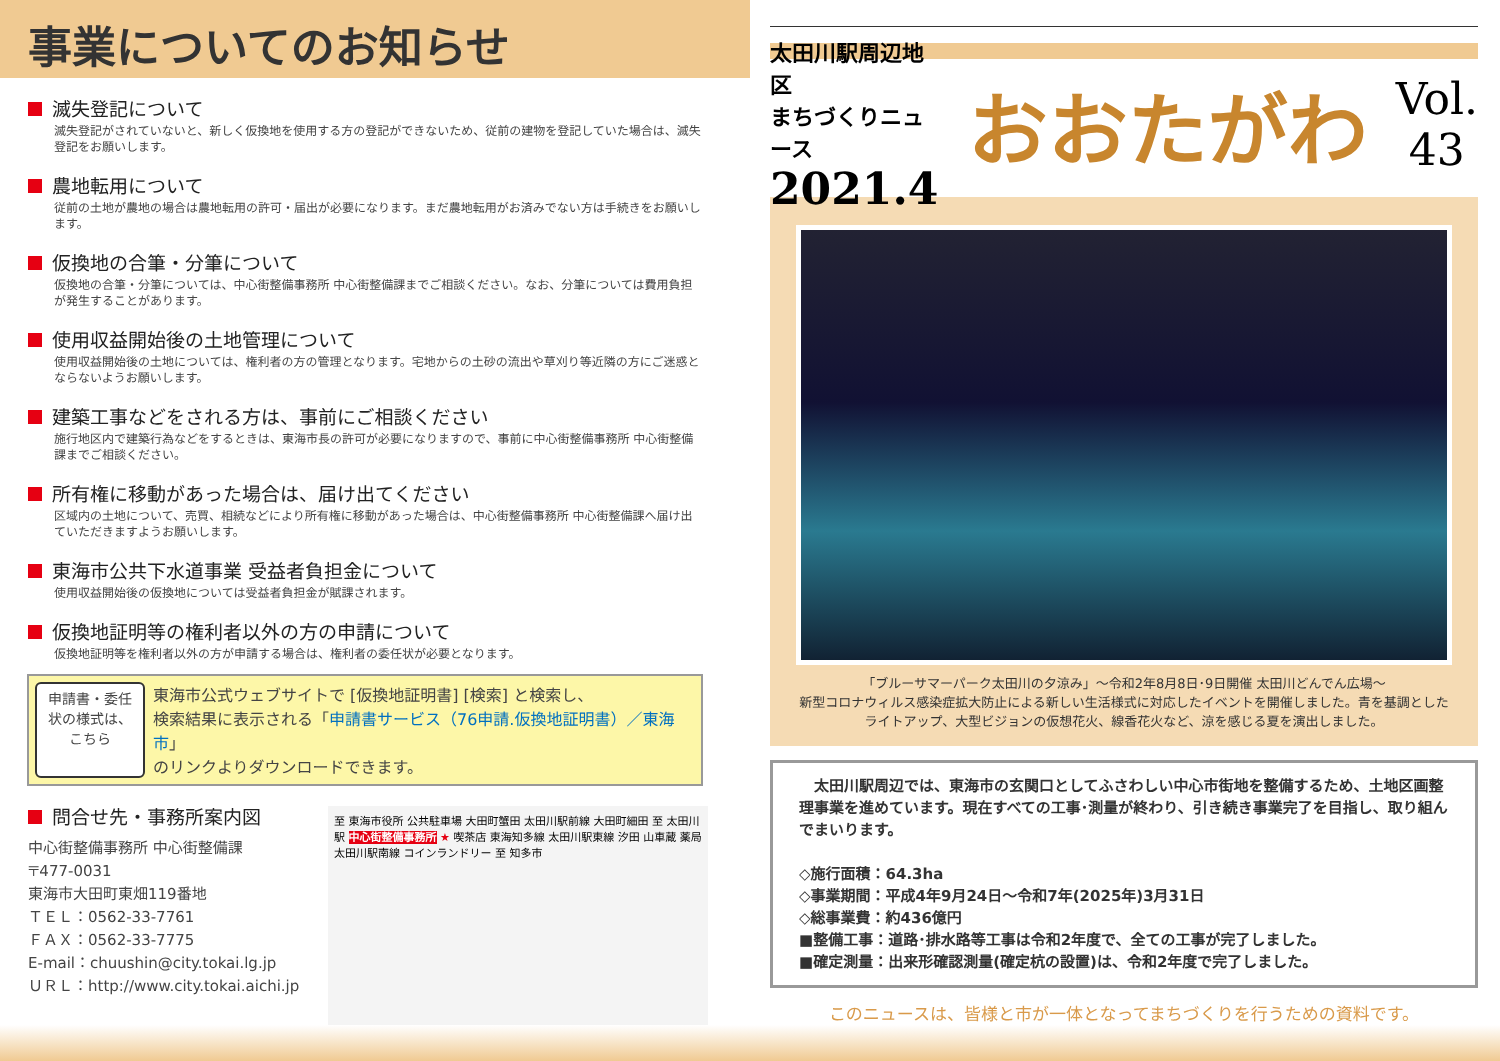事業についてのお知らせ
滅失登記について
滅失登記がされていないと、新しく仮換地を使用する方の登記ができないため、従前の建物を登記していた場合は、滅失登記をお願いします。
農地転用について
従前の土地が農地の場合は農地転用の許可・届出が必要になります。まだ農地転用がお済みでない方は手続きをお願いします。
仮換地の合筆・分筆について
仮換地の合筆・分筆については、中心街整備事務所 中心街整備課までご相談ください。なお、分筆については費用負担が発生することがあります。
使用収益開始後の土地管理について
使用収益開始後の土地については、権利者の方の管理となります。宅地からの土砂の流出や草刈り等近隣の方にご迷惑とならないようお願いします。
建築工事などをされる方は、事前にご相談ください
施行地区内で建築行為などをするときは、東海市長の許可が必要になりますので、事前に中心街整備事務所 中心街整備課までご相談ください。
所有権に移動があった場合は、届け出てください
区域内の土地について、売買、相続などにより所有権に移動があった場合は、中心街整備事務所 中心街整備課へ届け出ていただきますようお願いします。
東海市公共下水道事業 受益者負担金について
使用収益開始後の仮換地については受益者負担金が賦課されます。
仮換地証明等の権利者以外の方の申請について
仮換地証明等を権利者以外の方が申請する場合は、権利者の委任状が必要となります。
申請書・委任状の様式は、こちら
東海市公式ウェブサイトで [仮換地証明書] [検索] と検索し、
検索結果に表示される「申請書サービス（76申請.仮換地証明書）／東海市」
のリンクよりダウンロードできます。
問合せ先・事務所案内図
中心街整備事務所 中心街整備課
〒477-0031
東海市大田町東畑119番地
ＴＥＬ：0562-33-7761
ＦＡＸ：0562-33-7775
E-mail：chuushin@city.tokai.lg.jp
ＵＲＬ：http://www.city.tokai.aichi.jp
至 東海市役所 公共駐車場 大田町蟹田 太田川駅前線 大田町細田 至 太田川駅 中心街整備事務所 ★ 喫茶店 東海知多線 太田川駅東線 汐田 山車蔵 薬局 太田川駅南線 コインランドリー 至 知多市
太田川駅周辺地区
まちづくりニュース
2021.4
おおたがわ
Vol.
43
「ブルーサマーパーク太田川の夕涼み」～令和2年8月8日･9日開催 太田川どんでん広場～
新型コロナウィルス感染症拡大防止による新しい生活様式に対応したイベントを開催しました。青を基調としたライトアップ、大型ビジョンの仮想花火、線香花火など、涼を感じる夏を演出しました。
　太田川駅周辺では、東海市の玄関口としてふさわしい中心市街地を整備するため、土地区画整理事業を進めています。現在すべての工事･測量が終わり、引き続き事業完了を目指し、取り組んでまいります。
◇施行面積：64.3ha
◇事業期間：平成4年9月24日～令和7年(2025年)3月31日
◇総事業費：約436億円
■整備工事：道路･排水路等工事は令和2年度で、全ての工事が完了しました。
■確定測量：出来形確認測量(確定杭の設置)は、令和2年度で完了しました。
このニュースは、皆様と市が一体となってまちづくりを行うための資料です。